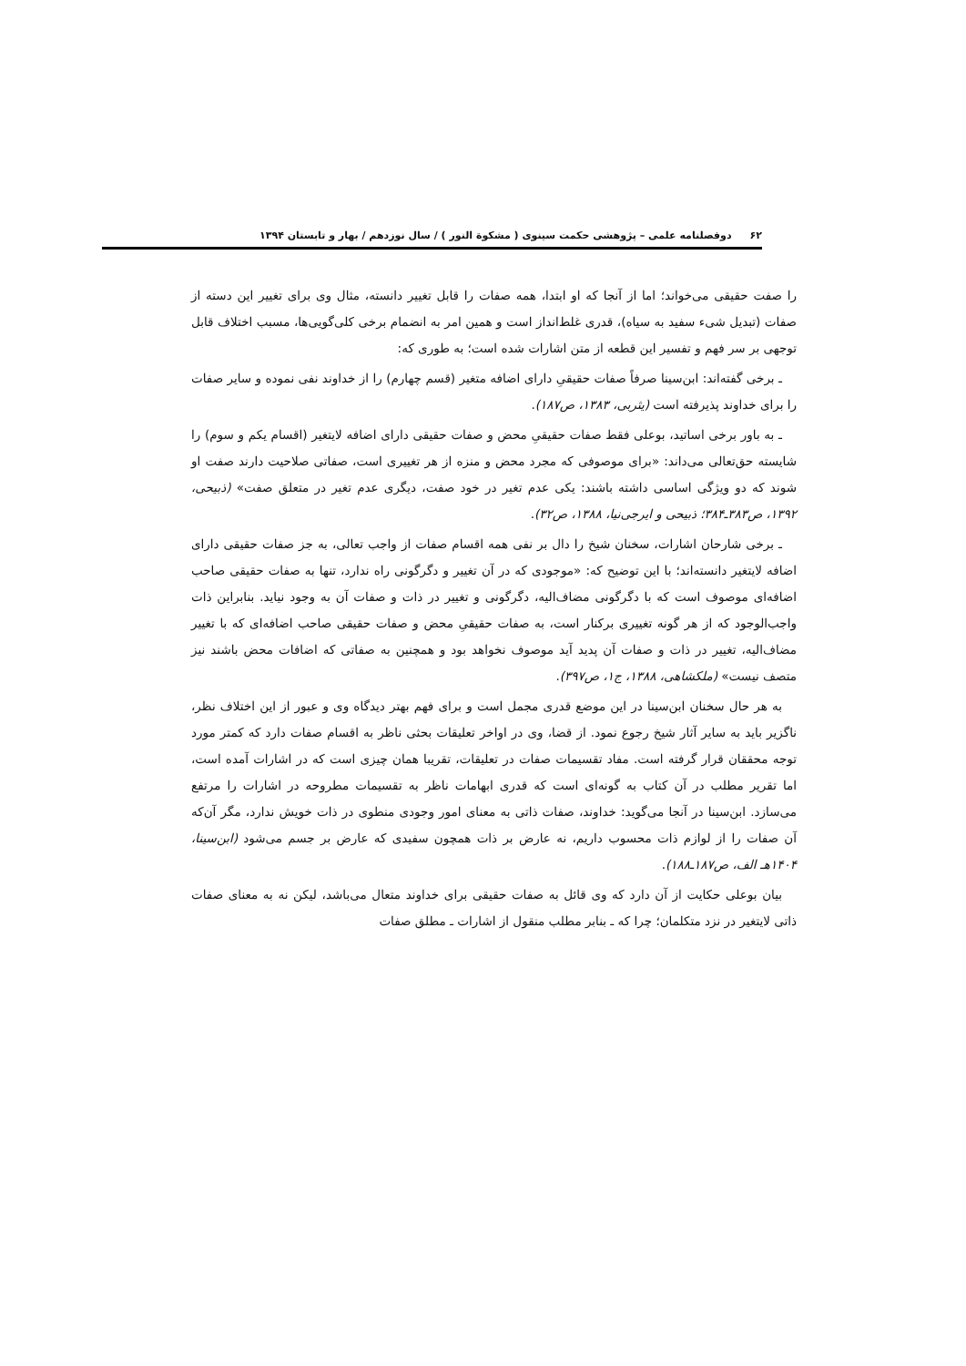۶۲ دوفصلنامه علمی – پژوهشی حکمت سینوی ( مشکوة النور ) / سال نوزدهم / بهار و تابستان ۱۳۹۴
را صفت حقیقی می‌خواند؛ اما از آنجا که او ابتدا، همه صفات را قابل تغییر دانسته، مثال وی برای تغییر این دسته از صفات (تبدیل شیء سفید به سیاه)، قدری غلط‌انداز است و همین امر به انضمام برخی کلی‌گویی‌ها، مسبب اختلاف قابل توجهی بر سر فهم و تفسیر این قطعه از متن اشارات شده است؛ به طوری که:
ـ برخی گفته‌اند: ابن‌سینا صرفاً صفات حقیقیِ دارای اضافه متغیر (قسم چهارم) را از خداوند نفی نموده و سایر صفات را برای خداوند پذیرفته است (یثربی، ۱۳۸۳، ص۱۸۷).
ـ به باور برخی اساتید، بوعلی فقط صفات حقیقیِ محض و صفات حقیقی دارای اضافه لایتغیر (اقسام یکم و سوم) را شایسته حق‌تعالی می‌داند: «برای موصوفی که مجرد محض و منزه از هر تغییری است، صفاتی صلاحیت دارند صفت او شوند که دو ویژگی اساسی داشته باشند: یکی عدم تغیر در خود صفت، دیگری عدم تغیر در متعلق صفت» (ذبیحی، ۱۳۹۲، ص۳۸۳ـ۳۸۴؛ ذبیحی و ایرجی‌نیا، ۱۳۸۸، ص۳۲).
ـ برخی شارحان اشارات، سخنان شیخ را دال بر نفی همه اقسام صفات از واجب تعالی، به جز صفات حقیقی دارای اضافه لایتغیر دانسته‌اند؛ با این توضیح که: «موجودی که در آن تغییر و دگرگونی راه ندارد، تنها به صفات حقیقی صاحب اضافه‌ای موصوف است که با دگرگونی مضاف‌الیه، دگرگونی و تغییر در ذات و صفات آن به وجود نیاید. بنابراین ذات واجب‌الوجود که از هر گونه تغییری برکنار است، به صفات حقیقیِ محض و صفات حقیقی صاحب اضافه‌ای که با تغییر مضاف‌الیه، تغییر در ذات و صفات آن پدید آید موصوف نخواهد بود و همچنین به صفاتی که اضافات محض باشند نیز متصف نیست» (ملکشاهی، ۱۳۸۸، ج۱، ص۳۹۷).
به هر حال سخنان ابن‌سینا در این موضع قدری مجمل است و برای فهم بهتر دیدگاه وی و عبور از این اختلاف نظر، ناگزیر باید به سایر آثار شیخ رجوع نمود. از قضا، وی در اواخر تعلیقات بحثی ناظر به اقسام صفات دارد که کمتر مورد توجه محققان قرار گرفته است. مفاد تقسیمات صفات در تعلیقات، تقریبا همان چیزی است که در اشارات آمده است، اما تقریر مطلب در آن کتاب به گونه‌ای است که قدری ابهامات ناظر به تقسیمات مطروحه در اشارات را مرتفع می‌سازد. ابن‌سینا در آنجا می‌گوید: خداوند، صفات ذاتی به معنای امور وجودی منطوی در ذات خویش ندارد، مگر آن‌که آن صفات را از لوازم ذات محسوب داریم، نه عارض بر ذات همچون سفیدی که عارض بر جسم می‌شود (ابن‌سینا، ۱۴۰۴هـ الف، ص۱۸۷ـ۱۸۸).
بیان بوعلی حکایت از آن دارد که وی قائل به صفات حقیقی برای خداوند متعال می‌باشد، لیکن نه به معنای صفات ذاتی لایتغیر در نزد متکلمان؛ چرا که ـ بنابر مطلب منقول از اشارات ـ مطلق صفات